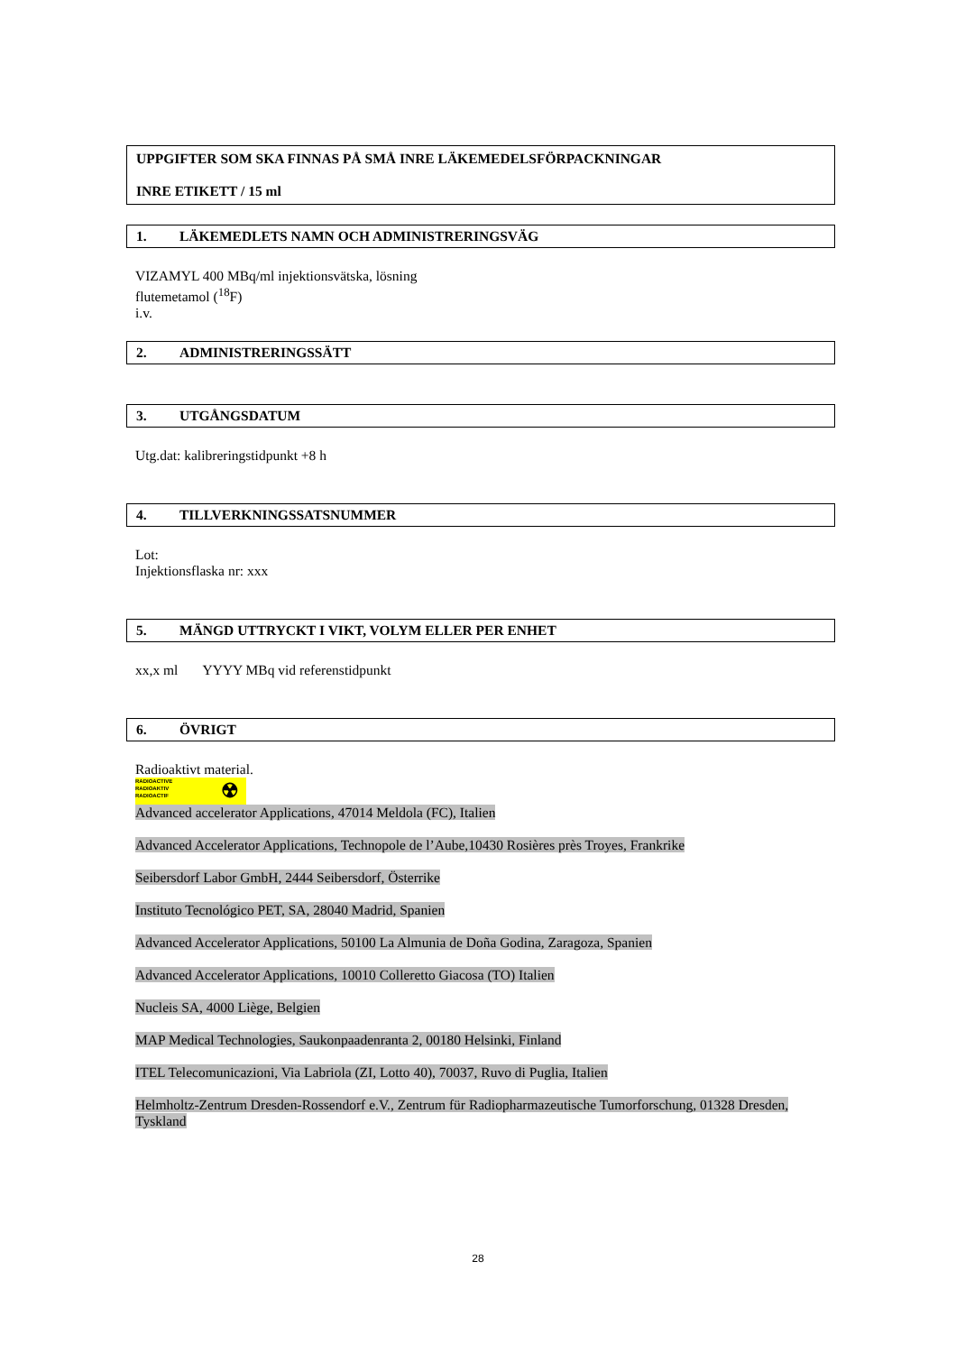UPPGIFTER SOM SKA FINNAS PÅ SMÅ INRE LÄKEMEDELSFÖRPACKNINGAR
INRE ETIKETT / 15 ml
1. LÄKEMEDLETS NAMN OCH ADMINISTRERINGSVÄG
VIZAMYL 400 MBq/ml injektionsvätska, lösning
flutemetamol (<sup>18</sup>F)
i.v.
2. ADMINISTRERINGSSÄTT
3. UTGÅNGSDATUM
Utg.dat: kalibreringstidpunkt +8 h
4. TILLVERKNINGSSATSNUMMER
Lot:
Injektionsflaska nr: xxx
5. MÄNGD UTTRYCKT I VIKT, VOLYM ELLER PER ENHET
xx,x ml YYYY MBq vid referenstidpunkt
6. ÖVRIGT
Radioaktivt material.
RADIOACTIVE
RADIOAKTIV
RADIOACTIF ☢
Advanced accelerator Applications, 47014 Meldola (FC), Italien
Advanced Accelerator Applications, Technopole de l’Aube,10430 Rosières près Troyes, Frankrike
Seibersdorf Labor GmbH, 2444 Seibersdorf, Österrike
Instituto Tecnológico PET, SA, 28040 Madrid, Spanien
Advanced Accelerator Applications, 50100 La Almunia de Doña Godina, Zaragoza, Spanien
Advanced Accelerator Applications, 10010 Colleretto Giacosa (TO) Italien
Nucleis SA, 4000 Liège, Belgien
MAP Medical Technologies, Saukonpaadenranta 2, 00180 Helsinki, Finland
ITEL Telecomunicazioni, Via Labriola (ZI, Lotto 40), 70037, Ruvo di Puglia, Italien
Helmholtz-Zentrum Dresden-Rossendorf e.V., Zentrum für Radiopharmazeutische Tumorforschung, 01328 Dresden, Tyskland
28